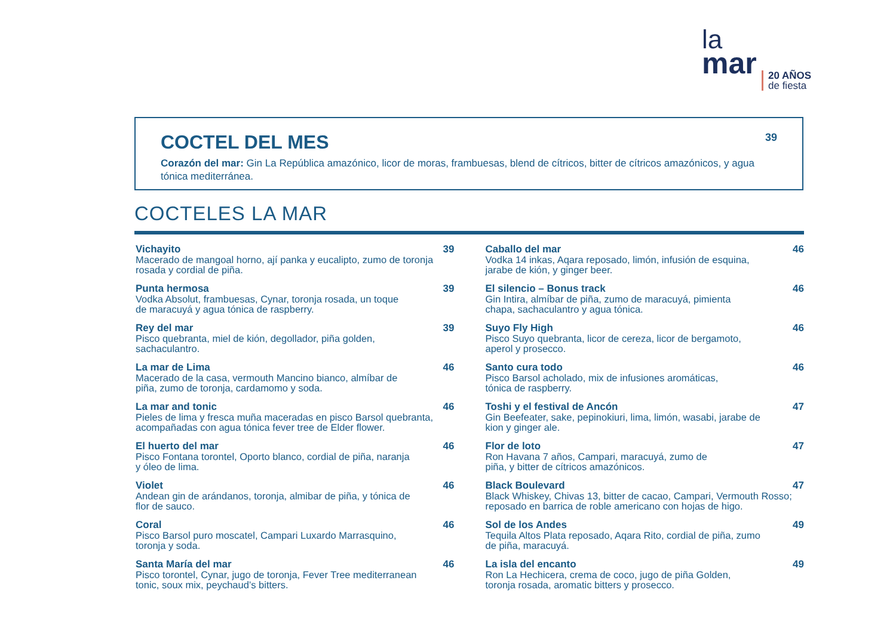la
mar
20 AÑOS
de fiesta
COCTEL DEL MES 39
Corazón del mar: Gin La República amazónico, licor de moras, frambuesas, blend de cítricos, bitter de cítricos amazónicos, y agua tónica mediterránea.
COCTELES LA MAR
Vichayito 39
Macerado de mangoal horno, ají panka y eucalipto, zumo de toronja rosada y cordial de piña.
Punta hermosa 39
Vodka Absolut, frambuesas, Cynar, toronja rosada, un toque
de maracuyá y agua tónica de raspberry.
Rey del mar 39
Pisco quebranta, miel de kión, degollador, piña golden,
sachaculantro.
La mar de Lima 46
Macerado de la casa, vermouth Mancino bianco, almíbar de
piña, zumo de toronja, cardamomo y soda.
La mar and tonic 46
Pieles de lima y fresca muña maceradas en pisco Barsol quebranta, acompañadas con agua tónica fever tree de Elder flower.
El huerto del mar 46
Pisco Fontana torontel, Oporto blanco, cordial de piña, naranja
y óleo de lima.
Violet 46
Andean gin de arándanos, toronja, almibar de piña, y tónica de
flor de sauco.
Coral 46
Pisco Barsol puro moscatel, Campari Luxardo Marrasquino,
toronja y soda.
Santa María del mar 46
Pisco torontel, Cynar, jugo de toronja, Fever Tree mediterranean
tonic, soux mix, peychaud’s bitters.
Caballo del mar 46
Vodka 14 inkas, Aqara reposado, limón, infusión de esquina,
jarabe de kión, y ginger beer.
El silencio – Bonus track 46
Gin Intira, almíbar de piña, zumo de maracuyá, pimienta
chapa, sachaculantro y agua tónica.
Suyo Fly High 46
Pisco Suyo quebranta, licor de cereza, licor de bergamoto,
aperol y prosecco.
Santo cura todo 46
Pisco Barsol acholado, mix de infusiones aromáticas,
tónica de raspberry.
Toshi y el festival de Ancón 47
Gin Beefeater, sake, pepinokiuri, lima, limón, wasabi, jarabe de
kion y ginger ale.
Flor de loto 47
Ron Havana 7 años, Campari, maracuyá, zumo de
piña, y bitter de cítricos amazónicos.
Black Boulevard 47
Black Whiskey, Chivas 13, bitter de cacao, Campari, Vermouth Rosso; reposado en barrica de roble americano con hojas de higo.
Sol de los Andes 49
Tequila Altos Plata reposado, Aqara Rito, cordial de piña, zumo
de piña, maracuyá.
La isla del encanto 49
Ron La Hechicera, crema de coco, jugo de piña Golden,
toronja rosada, aromatic bitters y prosecco.